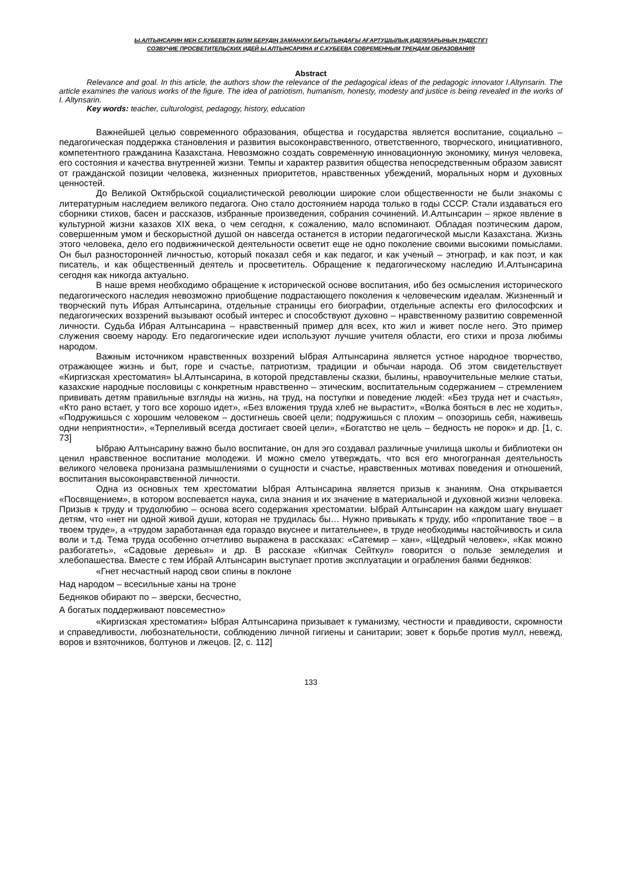Ы.АЛТЫНСАРИН МЕН С.КУБЕЕВТІҢ БІЛІМ БЕРУДІҢ ЗАМАНАУИ БАҒЫТЫНДАҒЫ АҒАРТУШЫЛЫҚ ИДЕЯЛАРЫНЫҢ ҮНДЕСТІГІ
СОЗВУЧИЕ ПРОСВЕТИТЕЛЬСКИХ ИДЕЙ Ы.АЛТЫНСАРИНА И С.КУБЕЕВА СОВРЕМЕННЫМ ТРЕНДАМ ОБРАЗОВАНИЯ
Abstract
Relevance and goal. In this article, the authors show the relevance of the pedagogical ideas of the pedagogic innovator I.Altynsarin. The article examines the various works of the figure. The idea of patriotism, humanism, honesty, modesty and justice is being revealed in the works of I. Altynsarin.
Key words: teacher, culturologist, pedagogy, history, education
Важнейшей целью современного образования, общества и государства является воспитание, социально – педагогическая поддержка становления и развития высоконравственного, ответственного, творческого, инициативного, компетентного гражданина Казахстана. Невозможно создать современную инновационную экономику, минуя человека, его состояния и качества внутренней жизни. Темпы и характер развития общества непосредственным образом зависят от гражданской позиции человека, жизненных приоритетов, нравственных убеждений, моральных норм и духовных ценностей.
До Великой Октябрьской социалистической революции широкие слои общественности не были знакомы с литературным наследием великого педагога. Оно стало достоянием народа только в годы СССР. Стали издаваться его сборники стихов, басен и рассказов, избранные произведения, собрания сочинений. И.Алтынсарин – яркое явление в культурной жизни казахов XIX века, о чем сегодня, к сожалению, мало вспоминают. Обладая поэтическим даром, совершенным умом и бескорыстной душой он навсегда останется в истории педагогической мысли Казахстана. Жизнь этого человека, дело его подвижнической деятельности осветит еще не одно поколение своими высокими помыслами. Он был разносторонней личностью, который показал себя и как педагог, и как ученый – этнограф, и как поэт, и как писатель, и как общественный деятель и просветитель. Обращение к педагогическому наследию И.Алтынсарина сегодня как никогда актуально.
В наше время необходимо обращение к исторической основе воспитания, ибо без осмысления исторического педагогического наследия невозможно приобщение подрастающего поколения к человеческим идеалам. Жизненный и творческий путь Ибрая Алтынсарина, отдельные страницы его биографии, отдельные аспекты его философских и педагогических воззрений вызывают особый интерес и способствуют духовно – нравственному развитию современной личности. Судьба Ибрая Алтынсарина – нравственный пример для всех, кто жил и живет после него. Это пример служения своему народу. Его педагогические идеи используют лучшие учителя области, его стихи и проза любимы народом.
Важным источником нравственных воззрений Ыбрая Алтынсарина является устное народное творчество, отражающее жизнь и быт, горе и счастье, патриотизм, традиции и обычаи народа. Об этом свидетельствует «Киргизская хрестоматия» Ы.Алтынсарина, в которой представлены сказки, былины, нравоучительные мелкие статьи, казахские народные пословицы с конкретным нравственно – этическим, воспитательным содержанием – стремлением прививать детям правильные взгляды на жизнь, на труд, на поступки и поведение людей: «Без труда нет и счастья», «Кто рано встает, у того все хорошо идет», «Без вложения труда хлеб не вырастит», «Волка бояться в лес не ходить», «Подружишься с хорошим человеком – достигнешь своей цели; подружишься с плохим – опозоришь себя, наживешь одни неприятности», «Терпеливый всегда достигает своей цели», «Богатство не цель – бедность не порок» и др. [1, с. 73]
Ыбраю Алтынсарину важно было воспитание, он для эго создавал различные училища школы и библиотеки он ценил нравственное воспитание молодежи. И можно смело утверждать, что вся его многогранная деятельность великого человека пронизана размышлениями о сущности и счастье, нравственных мотивах поведения и отношений, воспитания высоконравственной личности.
Одна из основных тем хрестоматии Ыбрая Алтынсарина является призыв к знаниям. Она открывается «Посвящением», в котором воспевается наука, сила знания и их значение в материальной и духовной жизни человека. Призыв к труду и трудолюбию – основа всего содержания хрестоматии. Ыбрай Алтынсарин на каждом шагу внушает детям, что «нет ни одной живой души, которая не трудилась бы… Нужно привыкать к труду, ибо «пропитание твое – в твоем труде», а «трудом заработанная еда гораздо вкуснее и питательнее», в труде необходимы настойчивость и сила воли и т.д. Тема труда особенно отчетливо выражена в рассказах: «Сатемир – хан», «Щедрый человек», «Как можно разбогатеть», «Садовые деревья» и др. В рассказе «Кипчак Сейткул» говорится о пользе земледелия и хлебопашества. Вместе с тем Ибрай Алтынсарин выступает против эксплуатации и ограбления баями бедняков:
«Гнет несчастный народ свои спины в поклоне
Над народом – всесильные ханы на троне
Бедняков обирают по – зверски, бесчестно,
А богатых поддерживают повсеместно»
«Киргизская хрестоматия» Ыбрая Алтынсарина призывает к гуманизму, честности и правдивости, скромности и справедливости, любознательности, соблюдению личной гигиены и санитарии; зовет к борьбе против мулл, невежд, воров и взяточников, болтунов и лжецов. [2, с. 112]
133